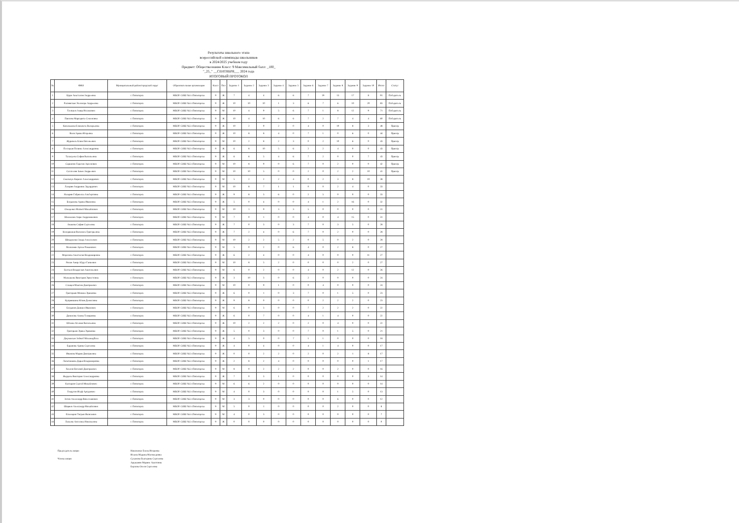Результаты школьного этапа
всероссийской олимпиады школьников
в 2024/2025 учебном году
Предмет: Обществознание Класс: 9 Максимальный балл: _100_
"_25_" __СЕНТЯБРЯ___ 2024 года
ИТОГОВЫЙ ПРОТОКОЛ
| № | ФИО | Муниципальный район/городской округ | Образовательная организация | Класс | Пол | Задание 1 | Задание 2 | Задание 3 | Задание 4 | Задание 5 | Задание 6 | Задание 7 | Задание 8 | Задание 9 | Задание 10 | Итого | Статус |
| --- | --- | --- | --- | --- | --- | --- | --- | --- | --- | --- | --- | --- | --- | --- | --- | --- | --- |
| 1 | Цорн Анастасия Андреевна | г. Пятигорск | МБОУ СОШ №5 г.Пятигорска | 9 | Ж | 7 | 4 | 4 | 6 | 6 | 7 | 19 | 13 | 17 | 8 | 91 | Победитель |
| 2 | Раснянская Элеонора Андреевна | г. Пятигорск | МБОУ СОШ №5 г.Пятигорска | 9 | Ж | 10 | 10 | 10 | 1 | 3 | 6 | 7 | 6 | 10 | 20 | 83 | Победитель |
| 3 | Тлепшев Амир Исламович | г. Пятигорск | МБОУ СОШ №5 г.Пятигорска | 9 | М | 10 | 4 | 9 | 5 | 6 | 7 | 1 | 8 | 12 | 9 | 71 | Победитель |
| 4 | Павлова Маргарита Семеновна | г. Пятигорск | МБОУ СОШ №5 г.Пятигорска | 9 | Ж | 10 | 4 | 10 | 6 | 6 | 7 | 2 | 7 | 4 | 4 | 60 | Победитель |
| 5 | Ковенькина Елизавета Валерьевна | г. Пятигорск | МБОУ СОШ №5 г.Пятигорска | 9 | Ж | 10 | 2 | 9 | 2 | 0 | 4 | 0 | 10 | 8 | 3 | 48 | Призёр |
| 6 | Воля Арина Игоревна | г. Пятигорск | МБОУ СОШ №5 г.Пятигорска | 9 | Ж | 10 | 8 | 8 | 4 | 0 | 7 | 1 | 0 | 6 | 0 | 44 | Призёр |
| 7 | Журавель Клим Евгеньевич | г. Пятигорск | МБОУ СОШ №5 г.Пятигорска | 9 | М | 10 | 2 | 8 | 2 | 3 | 0 | 2 | 10 | 6 | 0 | 43 | Призёр |
| 8 | Песоцкая Полина Александровна | г. Пятигорск | МБОУ СОШ №5 г.Пятигорска | 9 | Ж | 6 | 8 | 10 | 5 | 6 | 2 | 2 | 4 | 0 | 0 | 43 | Призёр |
| 9 | Талалуева София Васильевна | г. Пятигорск | МБОУ СОШ №5 г.Пятигорска | 9 | Ж | 6 | 6 | 5 | 4 | 6 | 7 | 2 | 0 | 0 | 7 | 43 | Призёр |
| 10 | Саркисян Гарегин Арсенович | г. Пятигорск | МБОУ СОШ №5 г.Пятигорска | 9 | М | 10 | 8 | 9 | 0 | 6 | 7 | 0 | 2 | 0 | 0 | 42 | Призёр |
| 11 | Сагателян Завен Андреевич | г. Пятигорск | МБОУ СОШ №5 г.Пятигорска | 9 | М | 10 | 10 | 5 | 0 | 0 | 2 | 0 | 2 | 2 | 10 | 41 | Призёр |
| 12 | Смольчук Кирилл Александрович | г. Пятигорск | МБОУ СОШ №5 г.Пятигорска | 9 | М | 5 | 2 | 2 | 2 | 4 | 0 | 2 | 3 | 8 | 10 | 38 | |
| 13 | Лазарян Андраник Эдуардович | г. Пятигорск | МБОУ СОШ №5 г.Пятигорска | 9 | М | 10 | 8 | 7 | 1 | 1 | 0 | 0 | 2 | 4 | 0 | 33 | |
| 14 | Назарян Габриэлла Альбертовна | г. Пятигорск | МБОУ СОШ №5 г.Пятигорска | 9 | Ж | 9 | 8 | 3 | 6 | 0 | 2 | 5 | 0 | 0 | 0 | 33 | |
| 15 | Богданова Арина Ивановна | г. Пятигорск | МБОУ СОШ №5 г.Пятигорска | 9 | Ж | 5 | 0 | 4 | 0 | 0 | 4 | 1 | 2 | 16 | 0 | 32 | |
| 16 | Олещенко Матвей Михайлович | г. Пятигорск | МБОУ СОШ №5 г.Пятигорска | 9 | М | 10 | 1 | 9 | 3 | 3 | 5 | 0 | 0 | 0 | 0 | 31 | |
| 17 | Шекмазин Анри Андроникович | г. Пятигорск | МБОУ СОШ №5 г.Пятигорска | 9 | М | 7 | 0 | 1 | 0 | 0 | 4 | 0 | 4 | 15 | 0 | 31 | |
| 18 | Авакова София Сергеевна | г. Пятигорск | МБОУ СОШ №5 г.Пятигорска | 9 | Ж | 7 | 0 | 3 | 0 | 3 | 7 | 0 | 3 | 5 | 0 | 28 | |
| 19 | Колодяжная Василиса Григорьевна | г. Пятигорск | МБОУ СОШ №5 г.Пятигорска | 9 | Ж | 7 | 2 | 4 | 0 | 6 | 7 | 0 | 2 | 0 | 0 | 28 | |
| 20 | Швыдченко Захар Алексеевич | г. Пятигорск | МБОУ СОШ №5 г.Пятигорска | 9 | М | 10 | 2 | 2 | 5 | 2 | 0 | 5 | 0 | 2 | 0 | 28 | |
| 21 | Мелконян Артем Романович | г. Пятигорск | МБОУ СОШ №5 г.Пятигорска | 9 | М | 5 | 0 | 2 | 0 | 6 | 4 | 0 | 2 | 8 | 0 | 27 | |
| 22 | Морозова Анастасия Владимировна | г. Пятигорск | МБОУ СОШ №5 г.Пятигорска | 9 | Ж | 6 | 2 | 4 | 0 | 0 | 4 | 0 | 0 | 0 | 11 | 27 | |
| 23 | Ризан Амир Абдул Ганиевич | г. Пятигорск | МБОУ СОШ №5 г.Пятигорска | 9 | М | 10 | 8 | 5 | 2 | 0 | 0 | 0 | 0 | 2 | 0 | 27 | |
| 24 | Болтаев Владислав Анатольевич | г. Пятигорск | МБОУ СОШ №5 г.Пятигорска | 9 | М | 6 | 0 | 2 | 0 | 0 | 4 | 0 | 2 | 12 | 0 | 26 | |
| 25 | Малышева Виктория Эрнестовна | г. Пятигорск | МБОУ СОШ №5 г.Пятигорска | 9 | Ж | 3 | 10 | 3 | 0 | 6 | 2 | 0 | 0 | 0 | 0 | 24 | |
| 26 | Слащев Максим Дмитриевич | г. Пятигорск | МБОУ СОШ №5 г.Пятигорска | 9 | М | 10 | 0 | 9 | 1 | 0 | 0 | 4 | 0 | 0 | 0 | 24 | |
| 27 | Григорьян Моника Эриковна | г. Пятигорск | МБОУ СОШ №5 г.Пятигорска | 9 | Ж | 6 | 0 | 1 | 0 | 3 | 7 | 0 | 1 | 5 | 0 | 23 | |
| 28 | Куприяшина Юлия Денисовна | г. Пятигорск | МБОУ СОШ №5 г.Пятигорска | 9 | Ж | 9 | 8 | 0 | 0 | 0 | 0 | 2 | 2 | 2 | 0 | 23 | |
| 29 | Богданов Даниил Иванович | г. Пятигорск | МБОУ СОШ №5 г.Пятигорска | 9 | М | 6 | 0 | 3 | 0 | 0 | 7 | 2 | 2 | 2 | 0 | 22 | |
| 30 | Данилова Алина Темировна | г. Пятигорск | МБОУ СОШ №5 г.Пятигорска | 9 | Ж | 6 | 0 | 7 | 0 | 0 | 4 | 1 | 4 | 0 | 0 | 22 | |
| 31 | Штанке Ксения Васильевна | г. Пятигорск | МБОУ СОШ №5 г.Пятигорска | 9 | Ж | 10 | 2 | 2 | 2 | 0 | 2 | 0 | 4 | 0 | 0 | 22 | |
| 32 | Григорьян Эрика Эриковна | г. Пятигорск | МБОУ СОШ №5 г.Пятигорска | 9 | Ж | 5 | 0 | 3 | 0 | 0 | 7 | 0 | 1 | 5 | 0 | 21 | |
| 33 | Джумакхан Зейнаб МохамадРаза | г. Пятигорск | МБОУ СОШ №5 г.Пятигорска | 9 | Ж | 4 | 5 | 0 | 0 | 7 | 1 | 1 | 0 | 0 | 0 | 18 | |
| 34 | Баранова Арина Сергеевна | г. Пятигорск | МБОУ СОШ №5 г.Пятигорска | 9 | Ж | 4 | 0 | 4 | 0 | 0 | 4 | 1 | 4 | 0 | 0 | 17 | |
| 35 | Иванова Мария Дмитриевна | г. Пятигорск | МБОУ СОШ №5 г.Пятигорска | 9 | Ж | 0 | 0 | 2 | 2 | 0 | 2 | 0 | 2 | 1 | 8 | 17 | |
| 36 | Лапатникова Дарья Владимировна | г. Пятигорск | МБОУ СОШ №5 г.Пятигорска | 9 | Ж | 2 | 8 | 2 | 4 | 0 | 0 | 0 | 0 | 0 | 1 | 17 | |
| 37 | Хохлов Евгений Дмитриевич | г. Пятигорск | МБОУ СОШ №5 г.Пятигорска | 9 | М | 8 | 0 | 2 | 2 | 2 | 0 | 0 | 2 | 0 | 0 | 16 | |
| 38 | Жердева Виктория Александровна | г. Пятигорск | МБОУ СОШ №5 г.Пятигорска | 9 | Ж | 7 | 0 | 3 | 1 | 0 | 0 | 0 | 0 | 0 | 3 | 14 | |
| 39 | Каспаров Сергей Михайлович | г. Пятигорск | МБОУ СОШ №5 г.Пятигорска | 9 | М | 6 | 6 | 2 | 0 | 0 | 0 | 0 | 0 | 0 | 0 | 14 | |
| 40 | Гендугов Исуф Артурович | г. Пятигорск | МБОУ СОШ №5 г.Пятигорска | 9 | М | 4 | 0 | 3 | 0 | 0 | 0 | 0 | 1 | 5 | 0 | 13 | |
| 41 | Зотов Александр Вячеславович | г. Пятигорск | МБОУ СОШ №5 г.Пятигорска | 9 | М | 3 | 3 | 0 | 0 | 0 | 0 | 0 | 6 | 0 | 0 | 12 | |
| 42 | Ширяев Александр Михайлович | г. Пятигорск | МБОУ СОШ №5 г.Пятигорска | 9 | М | 5 | 0 | 1 | 0 | 0 | 0 | 0 | 2 | 0 | 0 | 8 | |
| 43 | Егиазаров Тигран Яковлевич | г. Пятигорск | МБОУ СОШ №5 г.Пятигорска | 9 | М | 4 | 0 | 3 | 0 | 0 | 0 | 0 | 0 | 0 | 0 | 7 | |
| 44 | Лалаева Ангелика Николаевна | г. Пятигорск | МБОУ СОШ №5 г.Пятигорска | 9 | Ж | 0 | 0 | 0 | 0 | 0 | 0 | 0 | 0 | 0 | 0 | 0 | |
Председатель жюри:
Члены жюри:
Никоненко Елена Игоревна
Исаева Мадина Магомедовна
Суханова Екатерина Сергеевна
Арушанян Марине Ашотовна
Берлова Олеся Сергеевна